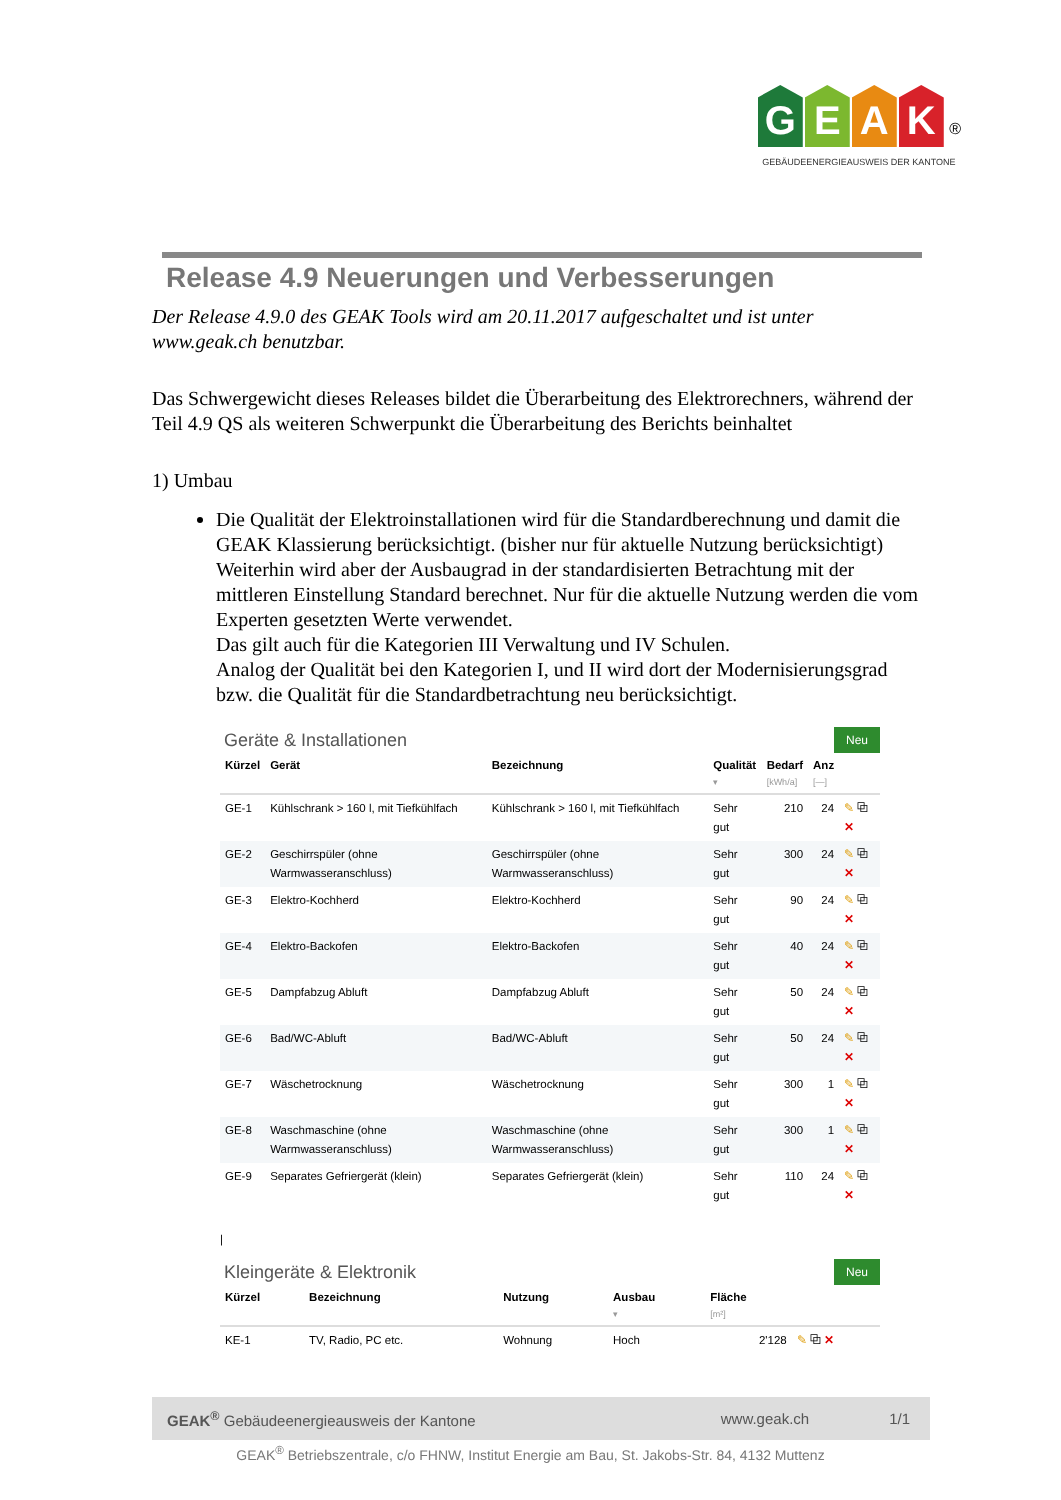GEAK ®
GEBÄUDEENERGIEAUSWEIS DER KANTONE
Release 4.9 Neuerungen und Verbesserungen
Der Release 4.9.0 des GEAK Tools wird am 20.11.2017 aufgeschaltet und ist unter www.geak.ch benutzbar.
Das Schwergewicht dieses Releases bildet die Überarbeitung des Elektrorechners, während der Teil 4.9 QS als weiteren Schwerpunkt die Überarbeitung des Berichts beinhaltet
1) Umbau
Die Qualität der Elektroinstallationen wird für die Standardberechnung und damit die GEAK Klassierung berücksichtigt. (bisher nur für aktuelle Nutzung berücksichtigt) Weiterhin wird aber der Ausbaugrad in der standardisierten Betrachtung mit der mittleren Einstellung Standard berechnet. Nur für die aktuelle Nutzung werden die vom Experten gesetzten Werte verwendet.
Das gilt auch für die Kategorien III Verwaltung und IV Schulen.
Analog der Qualität bei den Kategorien I, und II wird dort der Modernisierungsgrad bzw. die Qualität für die Standardbetrachtung neu berücksichtigt.
Geräte & Installationen
Neu
| Kürzel | Gerät | Bezeichnung | Qualität ▾ | Bedarf [kWh/a] | Anz [—] | |
| --- | --- | --- | --- | --- | --- | --- |
| GE-1 | Kühlschrank > 160 l, mit Tiefkühlfach | Kühlschrank > 160 l, mit Tiefkühlfach | Sehr gut | 210 | 24 | ✎ ⧉ ✕ |
| GE-2 | Geschirrspüler (ohne Warmwasseranschluss) | Geschirrspüler (ohne Warmwasseranschluss) | Sehr gut | 300 | 24 | ✎ ⧉ ✕ |
| GE-3 | Elektro-Kochherd | Elektro-Kochherd | Sehr gut | 90 | 24 | ✎ ⧉ ✕ |
| GE-4 | Elektro-Backofen | Elektro-Backofen | Sehr gut | 40 | 24 | ✎ ⧉ ✕ |
| GE-5 | Dampfabzug Abluft | Dampfabzug Abluft | Sehr gut | 50 | 24 | ✎ ⧉ ✕ |
| GE-6 | Bad/WC-Abluft | Bad/WC-Abluft | Sehr gut | 50 | 24 | ✎ ⧉ ✕ |
| GE-7 | Wäschetrocknung | Wäschetrocknung | Sehr gut | 300 | 1 | ✎ ⧉ ✕ |
| GE-8 | Waschmaschine (ohne Warmwasseranschluss) | Waschmaschine (ohne Warmwasseranschluss) | Sehr gut | 300 | 1 | ✎ ⧉ ✕ |
| GE-9 | Separates Gefriergerät (klein) | Separates Gefriergerät (klein) | Sehr gut | 110 | 24 | ✎ ⧉ ✕ |
|
Kleingeräte & Elektronik
Neu
| Kürzel | Bezeichnung | Nutzung | Ausbau ▾ | Fläche [m²] | |
| --- | --- | --- | --- | --- | --- |
| KE-1 | TV, Radio, PC etc. | Wohnung | Hoch | 2'128 | ✎ ⧉ ✕ |
GEAK<sup>®</sup> Gebäudeenergieausweis der Kantone www.geak.ch 1/1
GEAK<sup>®</sup> Betriebszentrale, c/o FHNW, Institut Energie am Bau, St. Jakobs-Str. 84, 4132 Muttenz